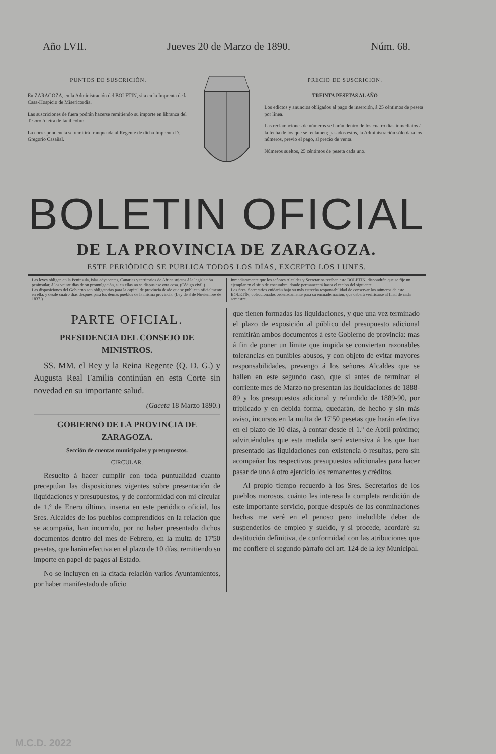Año LVII. Jueves 20 de Marzo de 1890. Núm. 68.
PUNTOS DE SUSCRICIÓN.
En ZARAGOZA, en la Administración del BOLETIN, sita en la Imprenta de la Casa-Hospicio de Misericordia.
Las suscriciones de fuera podrán hacerse remitiendo su importe en libranza del Tesoro ó letra de fácil cobro.
La correspondencia se remitirá franqueada al Regente de dicha Imprenta D. Gregorio Casañal.
PRECIO DE SUSCRICION.
TREINTA PESETAS AL AÑO
Los edictos y anuncios obligados al pago de inserción, á 25 céntimos de peseta por línea.
Las reclamaciones de números se harán dentro de los cuatro días inmediatos á la fecha de los que se reclamen; pasados éstos, la Administración sólo dará los números, previo el pago, al precio de venta.
Números sueltos, 25 céntimos de peseta cada uno.
BOLETIN OFICIAL
DE LA PROVINCIA DE ZARAGOZA.
ESTE PERIÓDICO SE PUBLICA TODOS LOS DÍAS, EXCEPTO LOS LUNES.
Las leyes obligan en la Península, islas adyacentes, Canarias y territorios de Africa sujetos á la legislación peninsular, á los veinte días de su promulgación, si en ellas no se dispusiese otra cosa. (Código civil.)
Las disposiciones del Gobierno son obligatorias para la capital de provincia desde que se publican oficialmente en ella, y desde cuatro días después para los demás pueblos de la misma provincia. (Ley de 3 de Noviembre de 1837.)
Inmediatamente que los señores Alcaldes y Secretarios reciban este BOLETÍN, dispondrán que se fije un ejemplar en el sitio de costumbre, donde permanecerá hasta el recibo del siguiente.
Los Sres. Secretarios cuidarán bajo su más estrecha responsabilidad de conservar los números de este BOLETÍN, coleccionados ordenadamente para su encuadernación, que deberá verificarse al final de cada semestre.
PARTE OFICIAL.
PRESIDENCIA DEL CONSEJO DE MINISTROS.
SS. MM. el Rey y la Reina Regente (Q. D. G.) y Augusta Real Familia continúan en esta Corte sin novedad en su importante salud.
(Gaceta 18 Marzo 1890.)
GOBIERNO DE LA PROVINCIA DE ZARAGOZA.
Sección de cuentas municipales y presupuestos.
CIRCULAR.
Resuelto á hacer cumplir con toda puntualidad cuanto preceptúan las disposiciones vigentes sobre presentación de liquidaciones y presupuestos, y de conformidad con mi circular de 1.º de Enero último, inserta en este periódico oficial, los Sres. Alcaldes de los pueblos comprendidos en la relación que se acompaña, han incurrido, por no haber presentado dichos documentos dentro del mes de Febrero, en la multa de 17'50 pesetas, que harán efectiva en el plazo de 10 días, remitiendo su importe en papel de pagos al Estado.
No se incluyen en la citada relación varios Ayuntamientos, por haber manifestado de oficio
que tienen formadas las liquidaciones, y que una vez terminado el plazo de exposición al público del presupuesto adicional remitirán ambos documentos á este Gobierno de provincia: mas á fin de poner un límite que impida se conviertan razonables tolerancias en punibles abusos, y con objeto de evitar mayores responsabilidades, prevengo á los señores Alcaldes que se hallen en este segundo caso, que si antes de terminar el corriente mes de Marzo no presentan las liquidaciones de 1888-89 y los presupuestos adicional y refundido de 1889-90, por triplicado y en debida forma, quedarán, de hecho y sin más aviso, incursos en la multa de 17'50 pesetas que harán efectiva en el plazo de 10 días, á contar desde el 1.º de Abril próximo; advirtiéndoles que esta medida será extensiva á los que han presentado las liquidaciones con existencia ó resultas, pero sin acompañar los respectivos presupuestos adicionales para hacer pasar de uno á otro ejercicio los remanentes y créditos.
Al propio tiempo recuerdo á los Sres. Secretarios de los pueblos morosos, cuánto les interesa la completa rendición de este importante servicio, porque después de las conminaciones hechas me veré en el penoso pero ineludible deber de suspenderlos de empleo y sueldo, y si procede, acordaré su destitución definitiva, de conformidad con las atribuciones que me confiere el segundo párrafo del art. 124 de la ley Municipal.
M.C.D. 2022